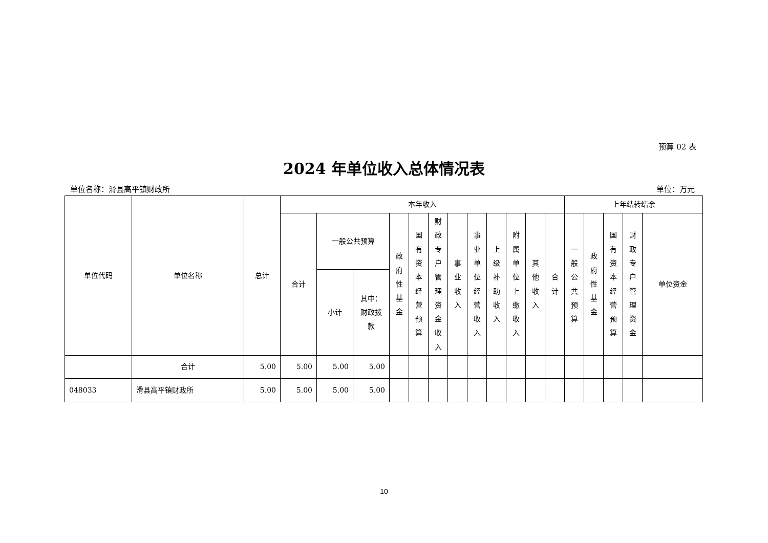预算 02 表
2024 年单位收入总体情况表
单位名称：滑县高平镇财政所 单位：万元
| 单位代码 | 单位名称 | 总计 | 本年收入 | | | | | | | | | | | | 上年结转结余 | | | | |
| --- | --- | --- | --- | --- | --- | --- | --- | --- | --- | --- | --- | --- | --- | --- | --- | --- | --- | --- | --- |
| | | | 合计 | 一般公共预算 | | 政 府 性 基 金 | 国 有 资 本 经 营 预 算 | 财 政 专 户 管 理 资 金 收 入 | 事 业 收 入 | 事 业 单 位 经 营 收 入 | 上 级 补 助 收 入 | 附 属 单 位 上 缴 收 入 | 其 他 收 入 | 合 计 | 一 般 公 共 预 算 | 政 府 性 基 金 | 国 有 资 本 经 营 预 算 | 财 政 专 户 管 理 资 金 | 单位资金 |
| | | | | 小计 | 其中： 财政拨 款 | | | | | | | | | | | | | | |
| | 合计 | 5.00 | 5.00 | 5.00 | 5.00 | | | | | | | | | | | | | | |
| 048033 | 滑县高平镇财政所 | 5.00 | 5.00 | 5.00 | 5.00 | | | | | | | | | | | | | | |
10